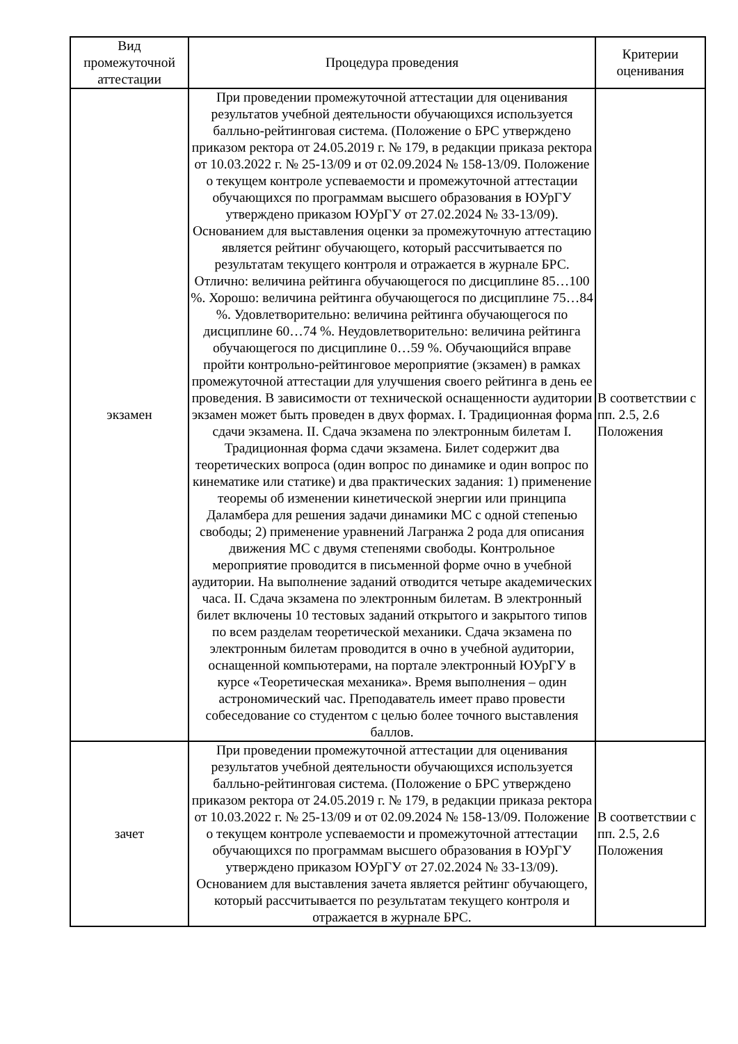| Вид промежуточной аттестации | Процедура проведения | Критерии оценивания |
| --- | --- | --- |
| экзамен | При проведении промежуточной аттестации для оценивания результатов учебной деятельности обучающихся используется балльно-рейтинговая система. (Положение о БРС утверждено приказом ректора от 24.05.2019 г. № 179, в редакции приказа ректора от 10.03.2022 г. № 25-13/09 и от 02.09.2024 № 158-13/09. Положение о текущем контроле успеваемости и промежуточной аттестации обучающихся по программам высшего образования в ЮУрГУ утверждено приказом ЮУрГУ от 27.02.2024 № 33-13/09). Основанием для выставления оценки за промежуточную аттестацию является рейтинг обучающего, который рассчитывается по результатам текущего контроля и отражается в журнале БРС. Отлично: величина рейтинга обучающегося по дисциплине 85…100 %. Хорошо: величина рейтинга обучающегося по дисциплине 75…84 %. Удовлетворительно: величина рейтинга обучающегося по дисциплине 60…74 %. Неудовлетворительно: величина рейтинга обучающегося по дисциплине 0…59 %. Обучающийся вправе пройти контрольно-рейтинговое мероприятие (экзамен) в рамках промежуточной аттестации для улучшения своего рейтинга в день ее проведения. В зависимости от технической оснащенности аудитории экзамен может быть проведен в двух формах. I. Традиционная форма сдачи экзамена. II. Сдача экзамена по электронным билетам I. Традиционная форма сдачи экзамена. Билет содержит два теоретических вопроса (один вопрос по динамике и один вопрос по кинематике или статике) и два практических задания: 1) применение теоремы об изменении кинетической энергии или принципа Даламбера для решения задачи динамики МС с одной степенью свободы; 2) применение уравнений Лагранжа 2 рода для описания движения МС с двумя степенями свободы. Контрольное мероприятие проводится в письменной форме очно в учебной аудитории. На выполнение заданий отводится четыре академических часа. II. Сдача экзамена по электронным билетам. В электронный билет включены 10 тестовых заданий открытого и закрытого типов по всем разделам теоретической механики. Сдача экзамена по электронным билетам проводится в очно в учебной аудитории, оснащенной компьютерами, на портале электронный ЮУрГУ в курсе «Теоретическая механика». Время выполнения – один астрономический час. Преподаватель имеет право провести собеседование со студентом с целью более точного выставления баллов. | В соответствии с пп. 2.5, 2.6 Положения |
| зачет | При проведении промежуточной аттестации для оценивания результатов учебной деятельности обучающихся используется балльно-рейтинговая система. (Положение о БРС утверждено приказом ректора от 24.05.2019 г. № 179, в редакции приказа ректора от 10.03.2022 г. № 25-13/09 и от 02.09.2024 № 158-13/09. Положение о текущем контроле успеваемости и промежуточной аттестации обучающихся по программам высшего образования в ЮУрГУ утверждено приказом ЮУрГУ от 27.02.2024 № 33-13/09). Основанием для выставления зачета является рейтинг обучающего, который рассчитывается по результатам текущего контроля и отражается в журнале БРС. | В соответствии с пп. 2.5, 2.6 Положения |